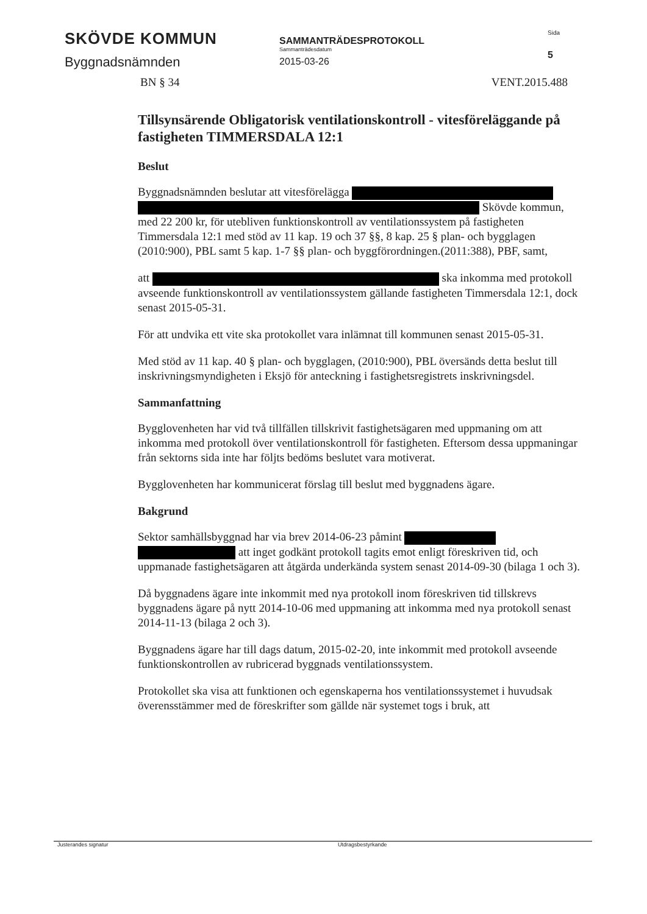SKÖVDE KOMMUN
Byggnadsnämnden
SAMMANTRÄDESPROTOKOLL
Sammanträdesdatum
2015-03-26
Sida
5
BN § 34 VENT.2015.488
Tillsynsärende Obligatorisk ventilationskontroll - vitesföreläggande på fastigheten TIMMERSDALA 12:1
Beslut
Byggnadsnämnden beslutar att vitesförelägga Skövde kommun, med 22 200 kr, för utebliven funktionskontroll av ventilationssystem på fastigheten Timmersdala 12:1 med stöd av 11 kap. 19 och 37 §§, 8 kap. 25 § plan- och bygglagen (2010:900), PBL samt 5 kap. 1-7 §§ plan- och byggförordningen.(2011:388), PBF, samt,
att ska inkomma med protokoll avseende funktionskontroll av ventilationssystem gällande fastigheten Timmersdala 12:1, dock senast 2015-05-31.
För att undvika ett vite ska protokollet vara inlämnat till kommunen senast 2015-05-31.
Med stöd av 11 kap. 40 § plan- och bygglagen, (2010:900), PBL översänds detta beslut till inskrivningsmyndigheten i Eksjö för anteckning i fastighetsregistrets inskrivningsdel.
Sammanfattning
Bygglovenheten har vid två tillfällen tillskrivit fastighetsägaren med uppmaning om att inkomma med protokoll över ventilationskontroll för fastigheten. Eftersom dessa uppmaningar från sektorns sida inte har följts bedöms beslutet vara motiverat.
Bygglovenheten har kommunicerat förslag till beslut med byggnadens ägare.
Bakgrund
Sektor samhällsbyggnad har via brev 2014-06-23 påmint att inget godkänt protokoll tagits emot enligt föreskriven tid, och uppmanade fastighetsägaren att åtgärda underkända system senast 2014-09-30 (bilaga 1 och 3).
Då byggnadens ägare inte inkommit med nya protokoll inom föreskriven tid tillskrevs byggnadens ägare på nytt 2014-10-06 med uppmaning att inkomma med nya protokoll senast 2014-11-13 (bilaga 2 och 3).
Byggnadens ägare har till dags datum, 2015-02-20, inte inkommit med protokoll avseende funktionskontrollen av rubricerad byggnads ventilationssystem.
Protokollet ska visa att funktionen och egenskaperna hos ventilationssystemet i huvudsak överensstämmer med de föreskrifter som gällde när systemet togs i bruk, att
Justerandes signatur Utdragsbestyrkande